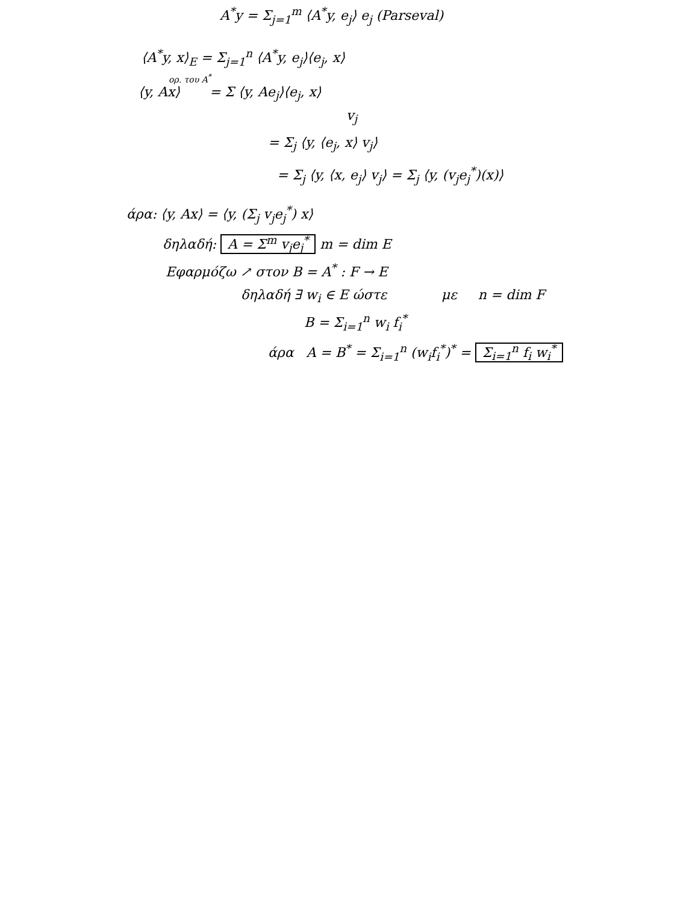A<sup>*</sup>y = Σ<sub>j=1</sub><sup>m</sup> ⟨A<sup>*</sup>y, e<sub>j</sub>⟩ e<sub>j</sub> (Parseval)
⟨A<sup>*</sup>y, x⟩<sub>E</sub> = Σ<sub>j=1</sub><sup>n</sup> ⟨A<sup>*</sup>y, e<sub>j</sub>⟩⟨e<sub>j</sub>, x⟩
ορ. του A<sup>*</sup>
⟨y, Ax⟩ = Σ ⟨y, Ae<sub>j</sub>⟩⟨e<sub>j</sub>, x⟩
v<sub>j</sub>
= Σ<sub>j</sub> ⟨y, ⟨e<sub>j</sub>, x⟩ v<sub>j</sub>⟩
= Σ<sub>j</sub> ⟨y, ⟨x, e<sub>j</sub>⟩ v<sub>j</sub>⟩ = Σ<sub>j</sub> ⟨y, (v<sub>j</sub>e<sub>j</sub><sup>*</sup>)(x)⟩
άρα: ⟨y, Ax⟩ = ⟨y, (Σ<sub>j</sub> v<sub>j</sub>e<sub>j</sub><sup>*</sup>) x⟩
δηλαδή: A = Σ<sup>m</sup> v<sub>j</sub>e<sub>j</sub><sup>*</sup> m = dim E
Εφαρμόζω ↗ στον B = A<sup>*</sup> : F → E
δηλαδή ∃ w<sub>i</sub> ∈ E ώστε με n = dim F
B = Σ<sub>i=1</sub><sup>n</sup> w<sub>i</sub> f<sub>i</sub><sup>*</sup>
άρα A = B<sup>*</sup> = Σ<sub>i=1</sub><sup>n</sup> (w<sub>i</sub>f<sub>i</sub><sup>*</sup>)<sup>*</sup> = Σ<sub>i=1</sub><sup>n</sup> f<sub>i</sub> w<sub>i</sub><sup>*</sup>